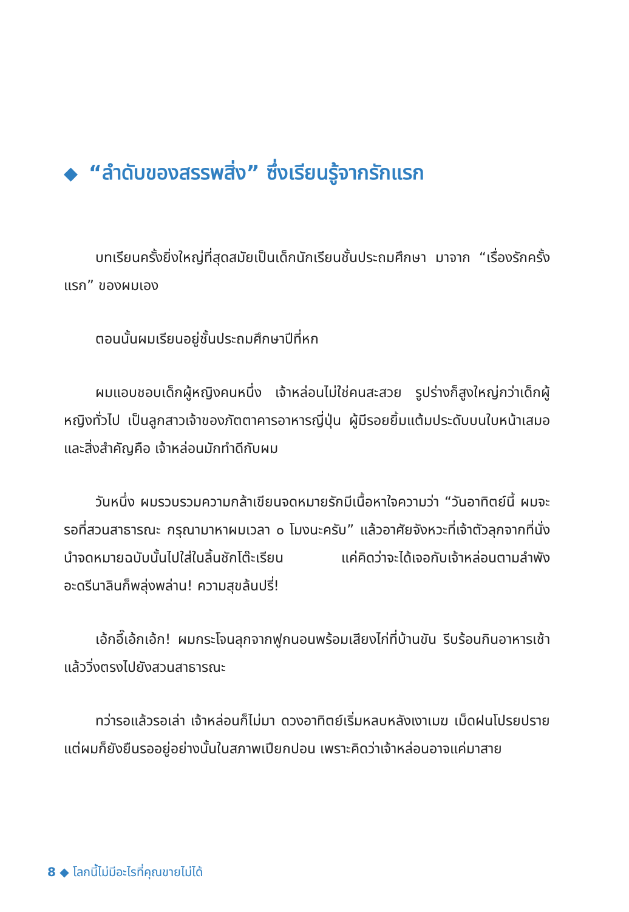◆ “ลำดับของสรรพสิ่ง” ซึ่งเรียนรู้จากรักแรก
บทเรียนครั้งยิ่งใหญ่ที่สุดสมัยเป็นเด็กนักเรียนชั้นประถมศึกษา มาจาก “เรื่องรักครั้งแรก” ของผมเอง
ตอนนั้นผมเรียนอยู่ชั้นประถมศึกษาปีที่หก
ผมแอบชอบเด็กผู้หญิงคนหนึ่ง เจ้าหล่อนไม่ใช่คนสะสวย รูปร่างก็สูงใหญ่กว่าเด็กผู้หญิงทั่วไป เป็นลูกสาวเจ้าของภัตตาคารอาหารญี่ปุ่น ผู้มีรอยยิ้มแต้มประดับบนใบหน้าเสมอ และสิ่งสำคัญคือ เจ้าหล่อนมักทำดีกับผม
วันหนึ่ง ผมรวบรวมความกล้าเขียนจดหมายรักมีเนื้อหาใจความว่า “วันอาทิตย์นี้ ผมจะรอที่สวนสาธารณะ กรุณามาหาผมเวลา ๐ โมงนะครับ” แล้วอาศัยจังหวะที่เจ้าตัวลุกจากที่นั่ง นำจดหมายฉบับนั้นไปใส่ในลิ้นชักโต๊ะเรียน แค่คิดว่าจะได้เจอกับเจ้าหล่อนตามลำพัง อะดรีนาลินก็พลุ่งพล่าน! ความสุขล้นปรี่!
เอ้กอี๊เอ้กเอ้ก! ผมกระโจนลุกจากฟูกนอนพร้อมเสียงไก่ที่บ้านขัน รีบร้อนกินอาหารเช้าแล้ววิ่งตรงไปยังสวนสาธารณะ
ทว่ารอแล้วรอเล่า เจ้าหล่อนก็ไม่มา ดวงอาทิตย์เริ่มหลบหลังเงาเมฆ เม็ดฝนโปรยปราย แต่ผมก็ยังยืนรออยู่อย่างนั้นในสภาพเปียกปอน เพราะคิดว่าเจ้าหล่อนอาจแค่มาสาย
8 ◆ โลกนี้ไม่มีอะไรที่คุณขายไม่ได้